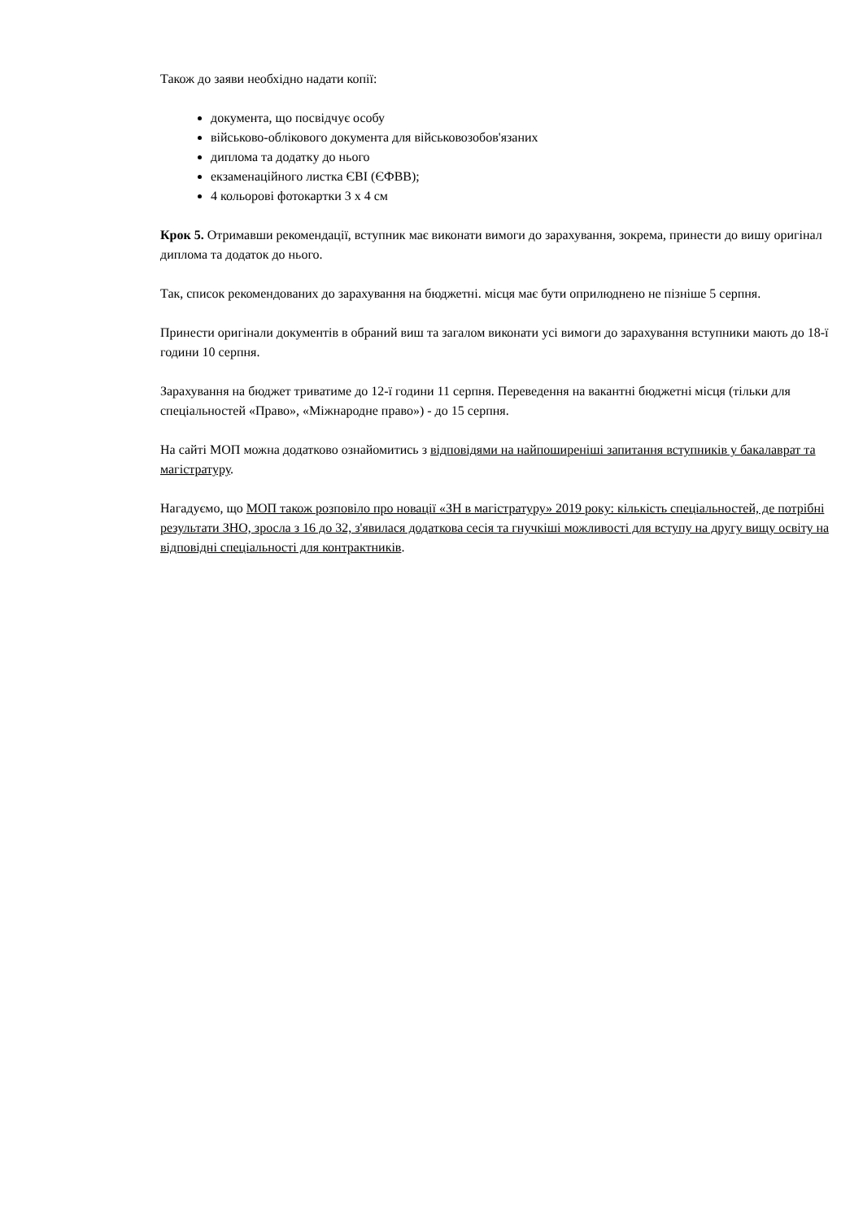Також до заяви необхідно надати копії:
документа, що посвідчує особу
військово-облікового документа для військовозобов'язаних
диплома та додатку до нього
екзаменаційного листка ЄВІ (ЄФВВ);
4 кольорові фотокартки 3 х 4 см
Крок 5. Отримавши рекомендації, вступник має виконати вимоги до зарахування, зокрема, принести до вишу оригінал диплома та додаток до нього.
Так, список рекомендованих до зарахування на бюджетні. місця має бути оприлюднено не пізніше 5 серпня.
Принести оригінали документів в обраний виш та загалом виконати усі вимоги до зарахування вступники мають до 18-ї години 10 серпня.
Зарахування на бюджет триватиме до 12-ї години 11 серпня. Переведення на вакантні бюджетні місця (тільки для спеціальностей «Право», «Міжнародне право») - до 15 серпня.
На сайті МОП можна додатково ознайомитись з відповідями на найпоширеніші запитання вступників у бакалаврат та магістратуру.
Нагадуємо, що МОП також розповіло про новації «ЗН в магістратуру» 2019 року: кількість спеціальностей, де потрібні результати ЗНО, зросла з 16 до 32, з'явилася додаткова сесія та гнучкіші можливості для вступу на другу вищу освіту на відповідні спеціальності для контрактників.